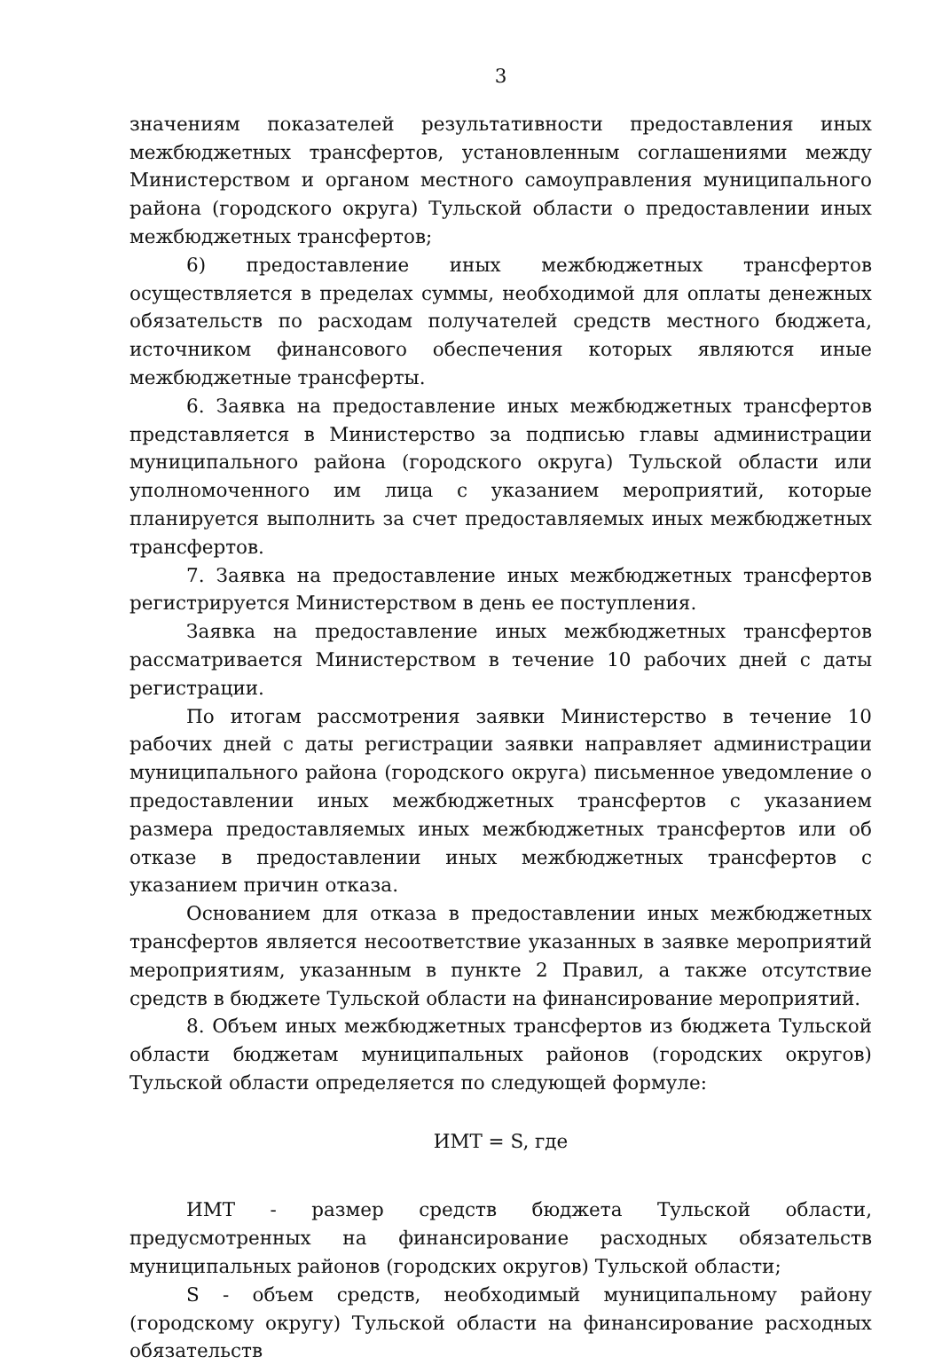3
значениям показателей результативности предоставления иных межбюджетных трансфертов, установленным соглашениями между Министерством и органом местного самоуправления муниципального района (городского округа) Тульской области о предоставлении иных межбюджетных трансфертов;
6) предоставление иных межбюджетных трансфертов осуществляется в пределах суммы, необходимой для оплаты денежных обязательств по расходам получателей средств местного бюджета, источником финансового обеспечения которых являются иные межбюджетные трансферты.
6. Заявка на предоставление иных межбюджетных трансфертов представляется в Министерство за подписью главы администрации муниципального района (городского округа) Тульской области или уполномоченного им лица с указанием мероприятий, которые планируется выполнить за счет предоставляемых иных межбюджетных трансфертов.
7. Заявка на предоставление иных межбюджетных трансфертов регистрируется Министерством в день ее поступления.
Заявка на предоставление иных межбюджетных трансфертов рассматривается Министерством в течение 10 рабочих дней с даты регистрации.
По итогам рассмотрения заявки Министерство в течение 10 рабочих дней с даты регистрации заявки направляет администрации муниципального района (городского округа) письменное уведомление о предоставлении иных межбюджетных трансфертов с указанием размера предоставляемых иных межбюджетных трансфертов или об отказе в предоставлении иных межбюджетных трансфертов с указанием причин отказа.
Основанием для отказа в предоставлении иных межбюджетных трансфертов является несоответствие указанных в заявке мероприятий мероприятиям, указанным в пункте 2 Правил, а также отсутствие средств в бюджете Тульской области на финансирование мероприятий.
8. Объем иных межбюджетных трансфертов из бюджета Тульской области бюджетам муниципальных районов (городских округов) Тульской области определяется по следующей формуле:
ИМТ = S, где
ИМТ - размер средств бюджета Тульской области, предусмотренных на финансирование расходных обязательств муниципальных районов (городских округов) Тульской области;
S - объем средств, необходимый муниципальному району (городскому округу) Тульской области на финансирование расходных обязательств